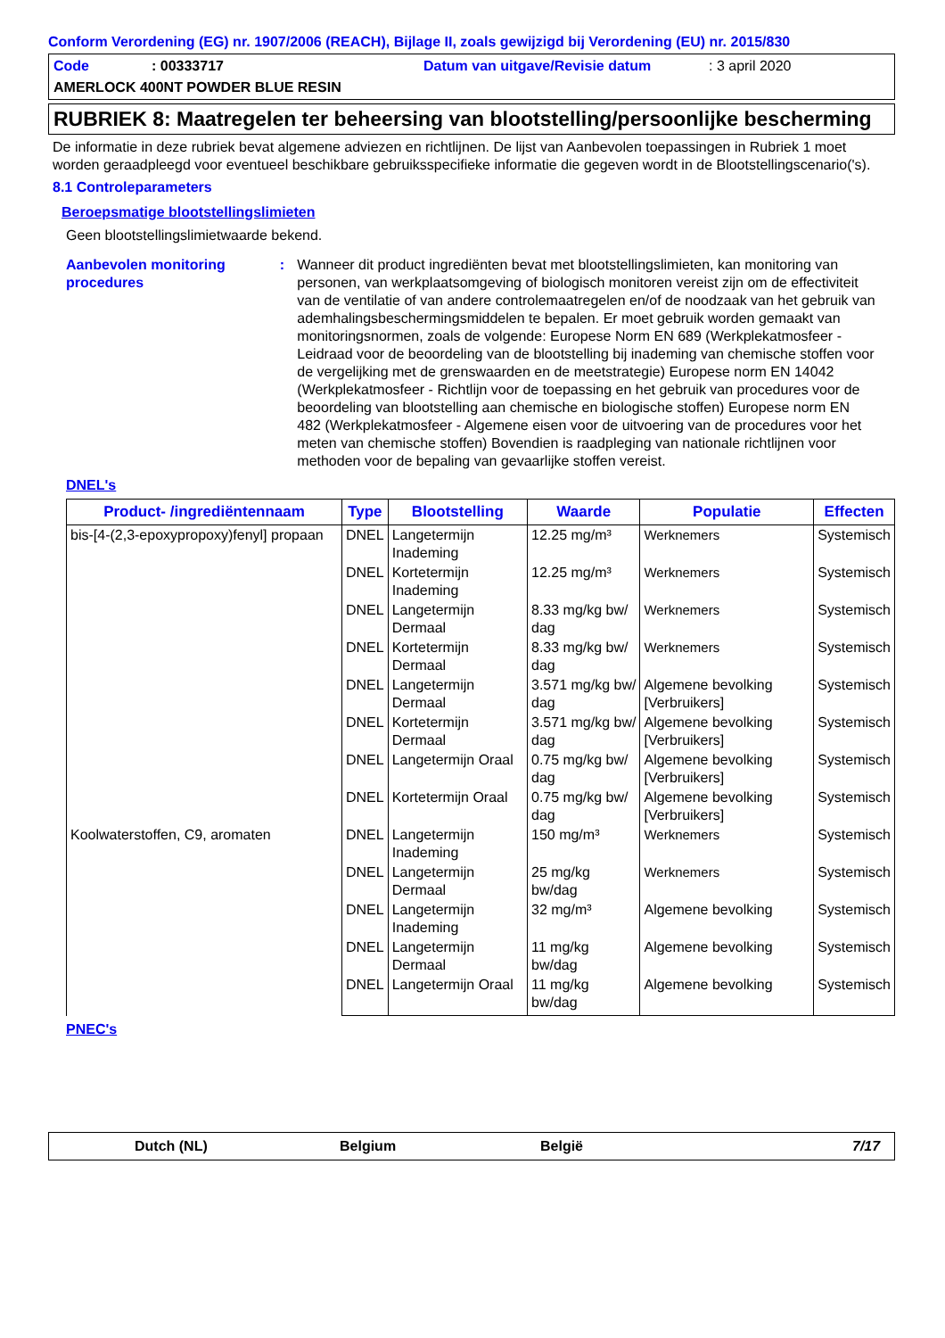Conform Verordening (EG) nr. 1907/2006 (REACH), Bijlage II, zoals gewijzigd bij Verordening (EU) nr. 2015/830
Code: 00333717 Datum van uitgave/Revisie datum: 3 april 2020
AMERLOCK 400NT POWDER BLUE RESIN
RUBRIEK 8: Maatregelen ter beheersing van blootstelling/persoonlijke bescherming
De informatie in deze rubriek bevat algemene adviezen en richtlijnen. De lijst van Aanbevolen toepassingen in Rubriek 1 moet worden geraadpleegd voor eventueel beschikbare gebruiksspecifieke informatie die gegeven wordt in de Blootstellingscenario('s).
8.1 Controleparameters
Beroepsmatige blootstellingslimieten
Geen blootstellingslimietwaarde bekend.
Aanbevolen monitoring procedures: Wanneer dit product ingrediënten bevat met blootstellingslimieten, kan monitoring van personen, van werkplaatsomgeving of biologisch monitoren vereist zijn om de effectiviteit van de ventilatie of van andere controlemaatregelen en/of de noodzaak van het gebruik van ademhalingsbeschermingsmiddelen te bepalen. Er moet gebruik worden gemaakt van monitoringsnormen, zoals de volgende: Europese Norm EN 689 (Werkplekatmosfeer - Leidraad voor de beoordeling van de blootstelling bij inademing van chemische stoffen voor de vergelijking met de grenswaarden en de meetstrategie) Europese norm EN 14042 (Werkplekatmosfeer - Richtlijn voor de toepassing en het gebruik van procedures voor de beoordeling van blootstelling aan chemische en biologische stoffen) Europese norm EN 482 (Werkplekatmosfeer - Algemene eisen voor de uitvoering van de procedures voor het meten van chemische stoffen) Bovendien is raadpleging van nationale richtlijnen voor methoden voor de bepaling van gevaarlijke stoffen vereist.
DNEL's
| Product- /ingrediëntennaam | Type | Blootstelling | Waarde | Populatie | Effecten |
| --- | --- | --- | --- | --- | --- |
| bis-[4-(2,3-epoxypropoxy)fenyl] propaan | DNEL | Langetermijn Inademing | 12.25 mg/m³ | Werknemers | Systemisch |
| | DNEL | Kortetermijn Inademing | 12.25 mg/m³ | Werknemers | Systemisch |
| | DNEL | Langetermijn Dermaal | 8.33 mg/kg bw/ dag | Werknemers | Systemisch |
| | DNEL | Kortetermijn Dermaal | 8.33 mg/kg bw/ dag | Werknemers | Systemisch |
| | DNEL | Langetermijn Dermaal | 3.571 mg/kg bw/ dag | Algemene bevolking [Verbruikers] | Systemisch |
| | DNEL | Kortetermijn Dermaal | 3.571 mg/kg bw/ dag | Algemene bevolking [Verbruikers] | Systemisch |
| | DNEL | Langetermijn Oraal | 0.75 mg/kg bw/ dag | Algemene bevolking [Verbruikers] | Systemisch |
| | DNEL | Kortetermijn Oraal | 0.75 mg/kg bw/ dag | Algemene bevolking [Verbruikers] | Systemisch |
| Koolwaterstoffen, C9, aromaten | DNEL | Langetermijn Inademing | 150 mg/m³ | Werknemers | Systemisch |
| | DNEL | Langetermijn Dermaal | 25 mg/kg bw/dag | Werknemers | Systemisch |
| | DNEL | Langetermijn Inademing | 32 mg/m³ | Algemene bevolking | Systemisch |
| | DNEL | Langetermijn Dermaal | 11 mg/kg bw/dag | Algemene bevolking | Systemisch |
| | DNEL | Langetermijn Oraal | 11 mg/kg bw/dag | Algemene bevolking | Systemisch |
PNEC's
Dutch (NL) Belgium België 7/17